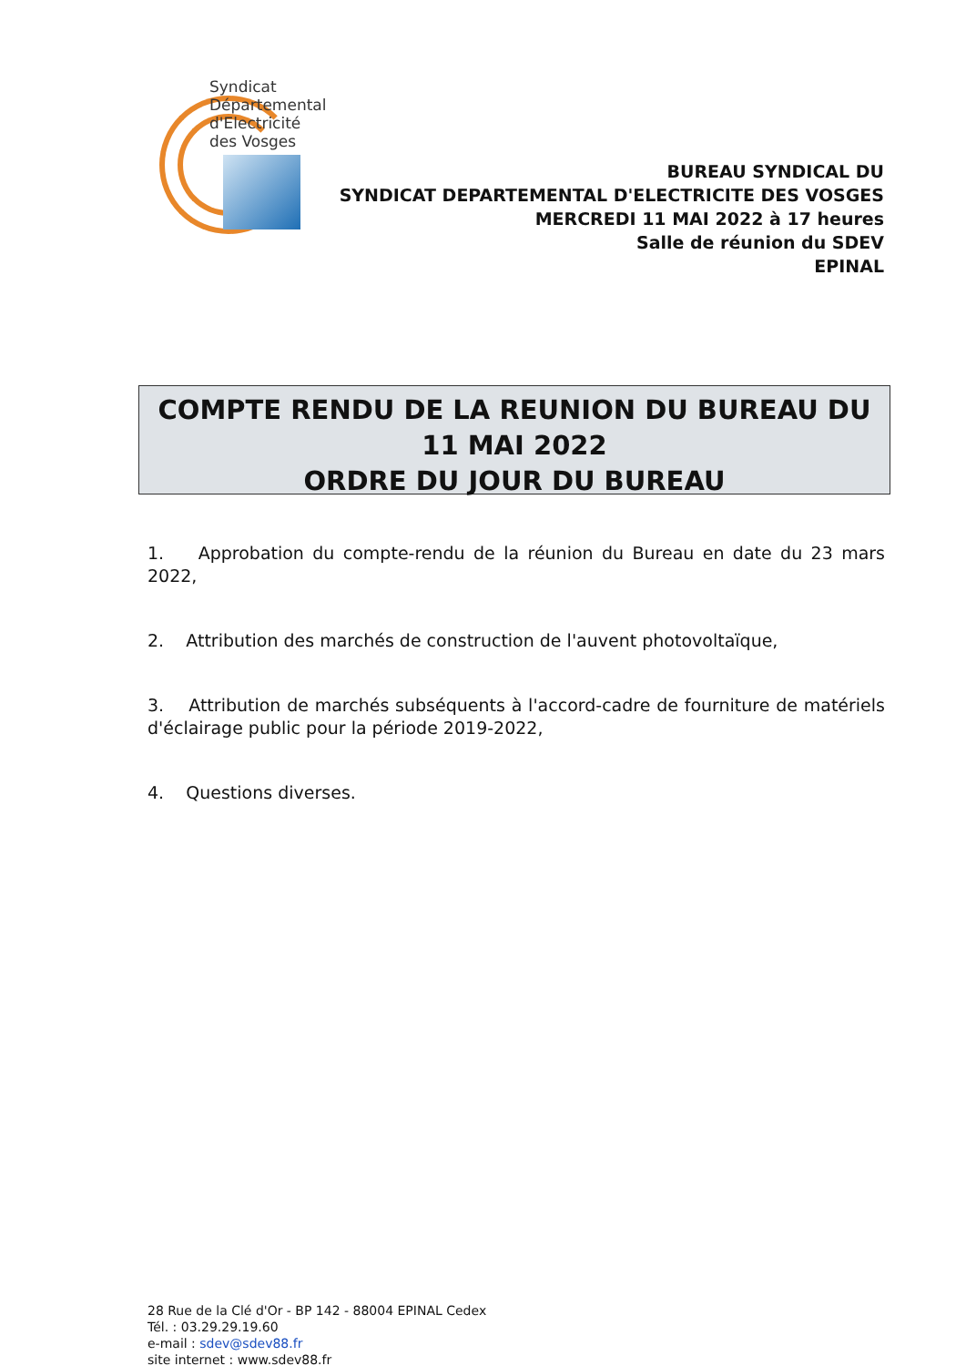Syndicat
Départemental
d'Electricité
des Vosges
BUREAU SYNDICAL DU
SYNDICAT DEPARTEMENTAL D'ELECTRICITE DES VOSGES
MERCREDI 11 MAI 2022 à 17 heures
Salle de réunion du SDEV
EPINAL
COMPTE RENDU DE LA REUNION DU BUREAU DU
11 MAI 2022
ORDRE DU JOUR DU BUREAU
1. Approbation du compte-rendu de la réunion du Bureau en date du 23 mars 2022,
2. Attribution des marchés de construction de l'auvent photovoltaïque,
3. Attribution de marchés subséquents à l'accord-cadre de fourniture de matériels d'éclairage public pour la période 2019-2022,
4. Questions diverses.
28 Rue de la Clé d'Or - BP 142 - 88004 EPINAL Cedex
Tél. : 03.29.29.19.60
e-mail : sdev@sdev88.fr
site internet : www.sdev88.fr